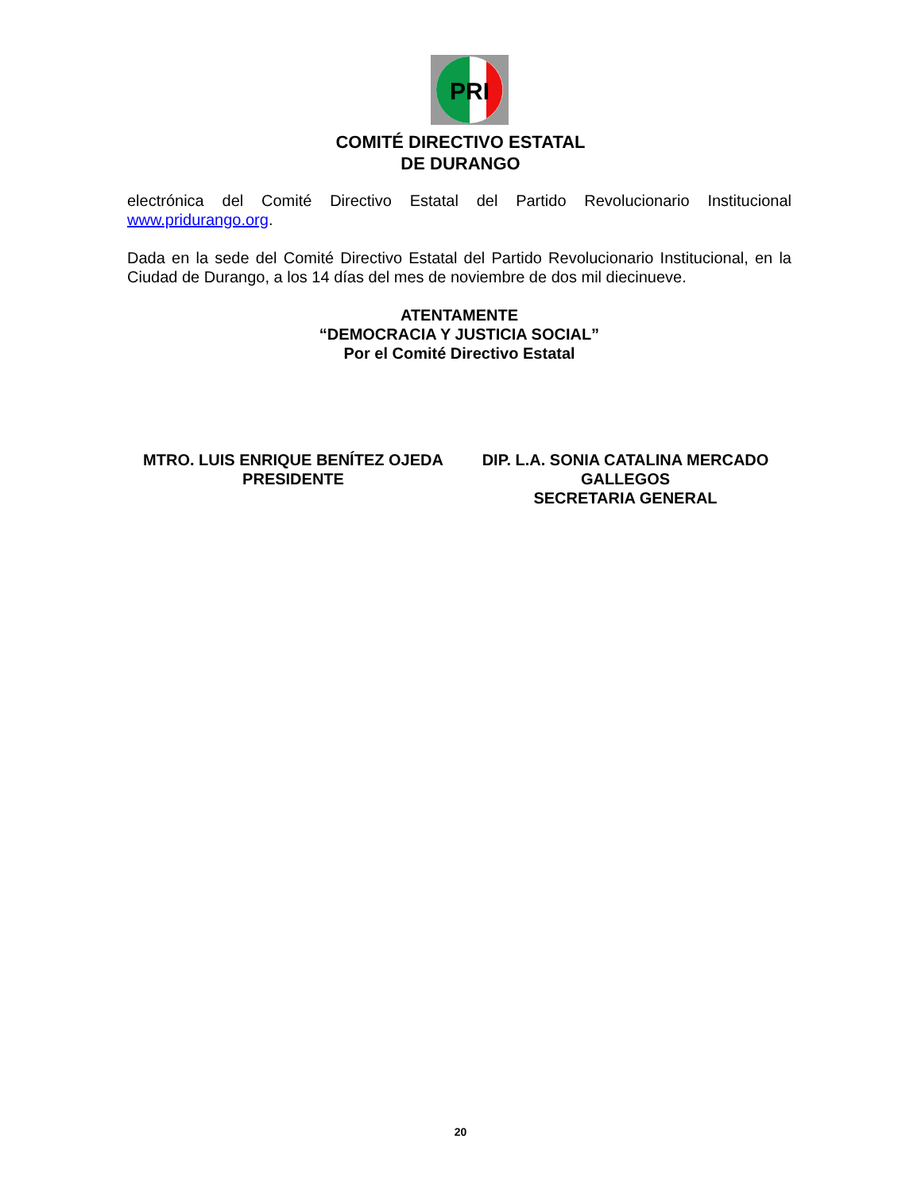PRI
COMITÉ DIRECTIVO ESTATAL
DE DURANGO
electrónica del Comité Directivo Estatal del Partido Revolucionario Institucional www.pridurango.org.
Dada en la sede del Comité Directivo Estatal del Partido Revolucionario Institucional, en la Ciudad de Durango, a los 14 días del mes de noviembre de dos mil diecinueve.
ATENTAMENTE
“DEMOCRACIA Y JUSTICIA SOCIAL”
Por el Comité Directivo Estatal
MTRO. LUIS ENRIQUE BENÍTEZ OJEDA
PRESIDENTE
DIP. L.A. SONIA CATALINA MERCADO GALLEGOS
SECRETARIA GENERAL
20